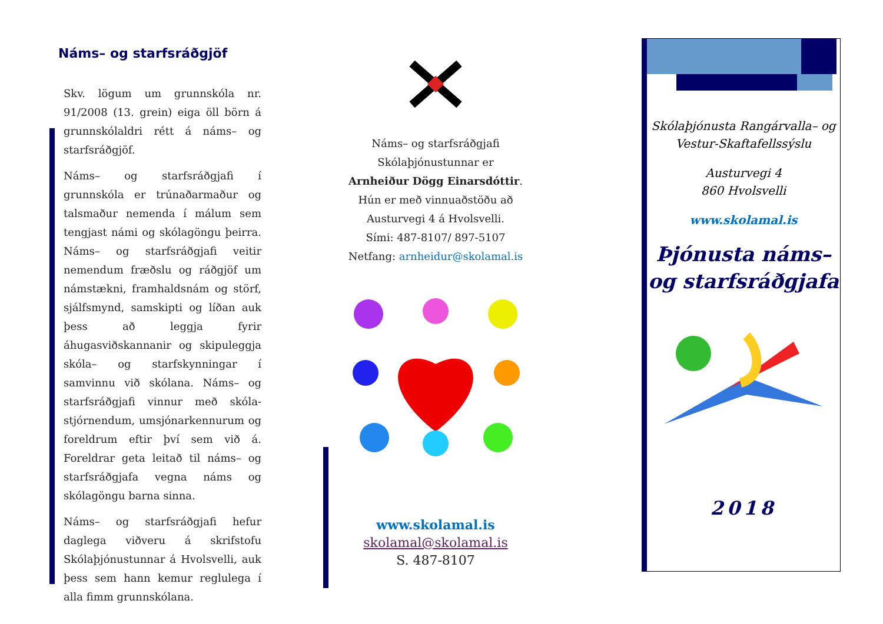Náms– og starfsráðgjöf
Skv. lögum um grunnskóla nr. 91/2008 (13. grein) eiga öll börn á grunnskólaldri rétt á náms– og starfsráðgjöf.
Náms– og starfsráðgjafi í grunnskóla er trúnaðarmaður og talsmaður nemenda í málum sem tengjast námi og skólagöngu þeirra. Náms– og starfsráðgjafi veitir nemendum fræðslu og ráðgjöf um námstækni, framhaldsnám og störf, sjálfsmynd, samskipti og líðan auk þess að leggja fyrir áhugasviðskannanir og skipuleggja skóla– og starfskynningar í samvinnu við skólana. Náms– og starfsráðgjafi vinnur með skóla-stjórnendum, umsjónarkennurum og foreldrum eftir því sem við á. Foreldrar geta leitað til náms– og starfsráðgjafa vegna náms og skólagöngu barna sinna.
Náms– og starfsráðgjafi hefur daglega viðveru á skrifstofu Skólaþjónustunnar á Hvolsvelli, auk þess sem hann kemur reglulega í alla fimm grunnskólana.
Náms– og starfsráðgjafi
Skólaþjónustunnar er
Arnheiður Dögg Einarsdóttir.
Hún er með vinnuaðstöðu að
Austurvegi 4 á Hvolsvelli.
Sími: 487-8107/ 897-5107
Netfang: arnheidur@skolamal.is
www.skolamal.is
skolamal@skolamal.is
S. 487-8107
Skólaþjónusta Rangárvalla– og Vestur-Skaftafellssýslu
Austurvegi 4
860 Hvolsvelli
www.skolamal.is
Þjónusta náms– og starfsráðgjafa
2018